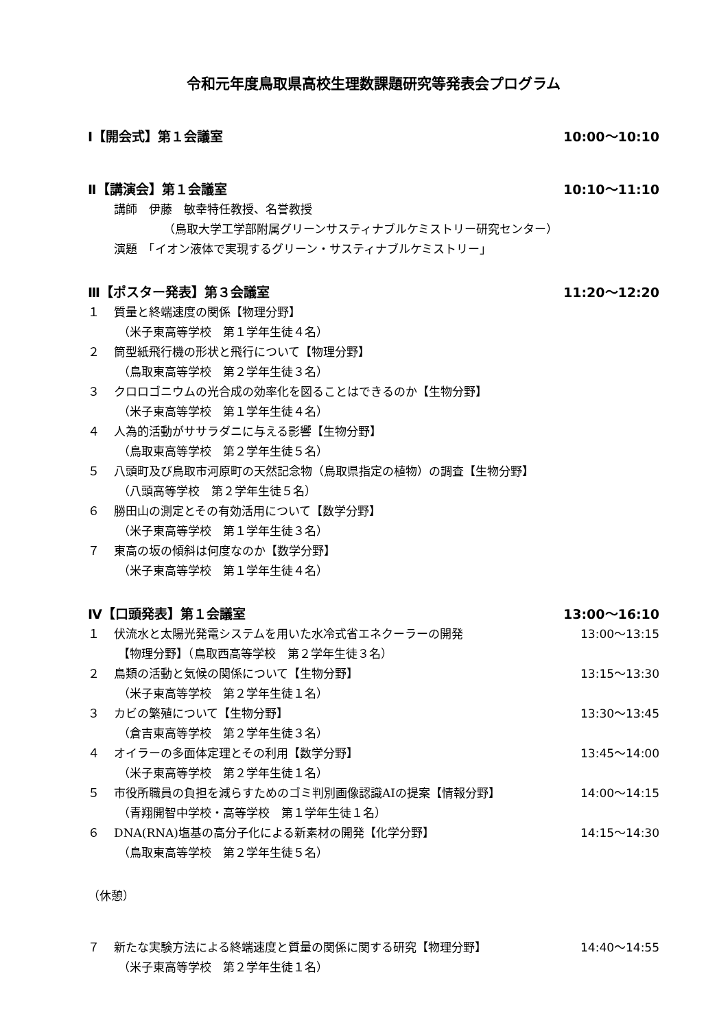令和元年度鳥取県高校生理数課題研究等発表会プログラム
Ⅰ【開会式】第１会議室 10:00～10:10
Ⅱ【講演会】第１会議室 10:10～11:10
講師　伊藤　敏幸特任教授、名誉教授
（鳥取大学工学部附属グリーンサスティナブルケミストリー研究センター）
演題　「イオン液体で実現するグリーン・サスティナブルケミストリー」
Ⅲ【ポスター発表】第３会議室 11:20～12:20
１ 質量と終端速度の関係【物理分野】
（米子東高等学校　第１学年生徒４名）
２ 筒型紙飛行機の形状と飛行について【物理分野】
（鳥取東高等学校　第２学年生徒３名）
３ クロロゴニウムの光合成の効率化を図ることはできるのか【生物分野】
（米子東高等学校　第１学年生徒４名）
４ 人為的活動がササラダニに与える影響【生物分野】
（鳥取東高等学校　第２学年生徒５名）
５ 八頭町及び鳥取市河原町の天然記念物（鳥取県指定の植物）の調査【生物分野】
（八頭高等学校　第２学年生徒５名）
６ 勝田山の測定とその有効活用について【数学分野】
（米子東高等学校　第１学年生徒３名）
７ 東高の坂の傾斜は何度なのか【数学分野】
（米子東高等学校　第１学年生徒４名）
Ⅳ【口頭発表】第１会議室 13:00～16:10
１ 伏流水と太陽光発電システムを用いた水冷式省エネクーラーの開発 13:00～13:15
【物理分野】（鳥取西高等学校　第２学年生徒３名）
２ 鳥類の活動と気候の関係について【生物分野】 13:15～13:30
（米子東高等学校　第２学年生徒１名）
３ カビの繁殖について【生物分野】 13:30～13:45
（倉吉東高等学校　第２学年生徒３名）
４ オイラーの多面体定理とその利用【数学分野】 13:45～14:00
（米子東高等学校　第２学年生徒１名）
５ 市役所職員の負担を減らすためのゴミ判別画像認識AIの提案【情報分野】 14:00～14:15
（青翔開智中学校・高等学校　第１学年生徒１名）
６ DNA(RNA)塩基の高分子化による新素材の開発【化学分野】 14:15～14:30
（鳥取東高等学校　第２学年生徒５名）
（休憩）
７ 新たな実験方法による終端速度と質量の関係に関する研究【物理分野】 14:40～14:55
（米子東高等学校　第２学年生徒１名）